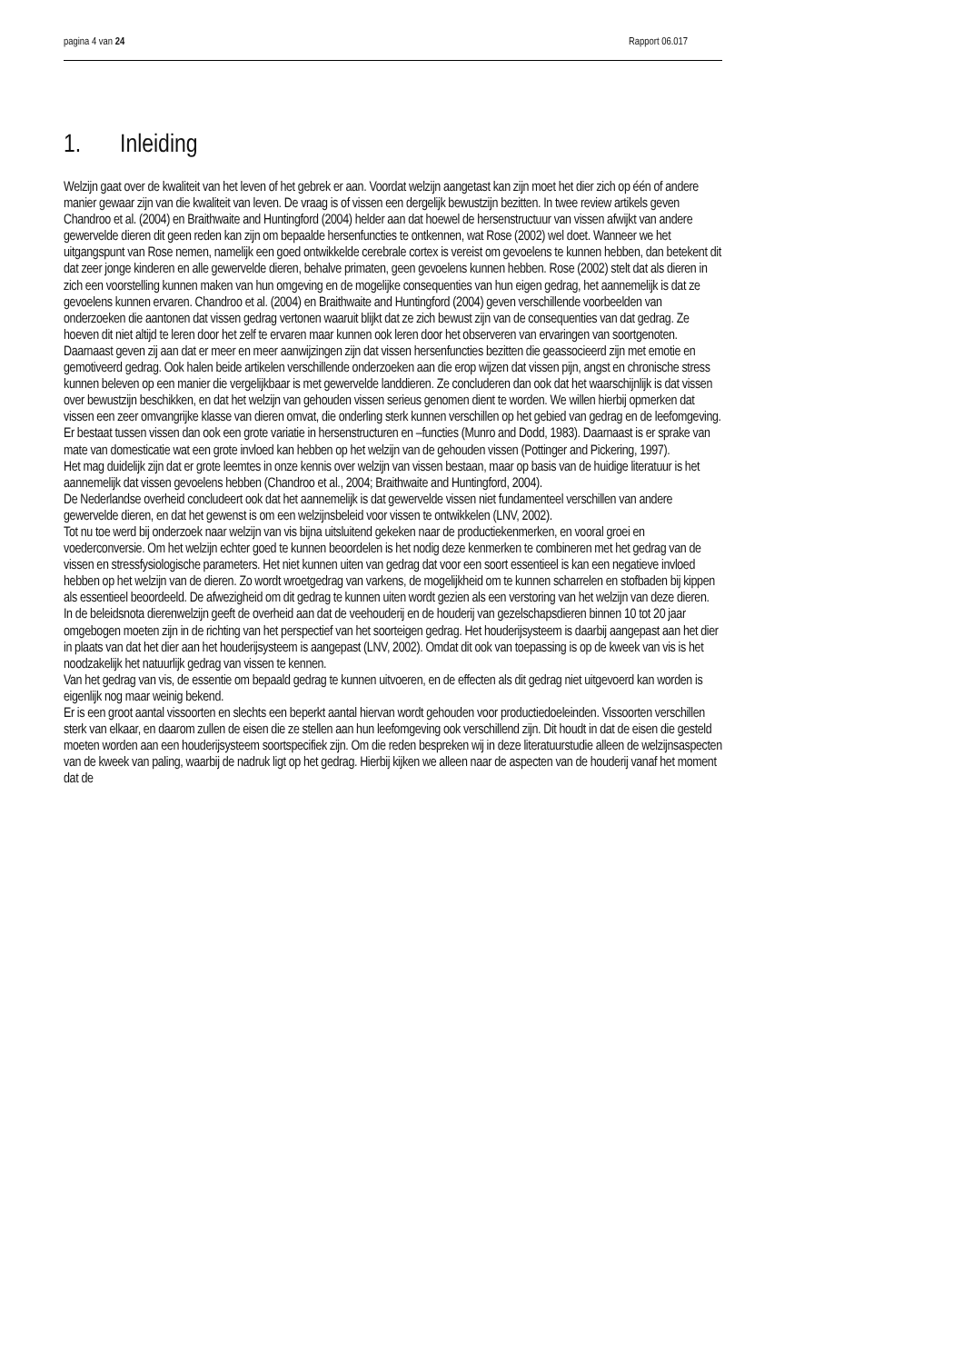pagina 4 van 24 Rapport 06.017
1. Inleiding
Welzijn gaat over de kwaliteit van het leven of het gebrek er aan. Voordat welzijn aangetast kan zijn moet het dier zich op één of andere manier gewaar zijn van die kwaliteit van leven. De vraag is of vissen een dergelijk bewustzijn bezitten. In twee review artikels geven Chandroo et al. (2004) en Braithwaite and Huntingford (2004) helder aan dat hoewel de hersenstructuur van vissen afwijkt van andere gewervelde dieren dit geen reden kan zijn om bepaalde hersenfuncties te ontkennen, wat Rose (2002) wel doet. Wanneer we het uitgangspunt van Rose nemen, namelijk een goed ontwikkelde cerebrale cortex is vereist om gevoelens te kunnen hebben, dan betekent dit dat zeer jonge kinderen en alle gewervelde dieren, behalve primaten, geen gevoelens kunnen hebben. Rose (2002) stelt dat als dieren in zich een voorstelling kunnen maken van hun omgeving en de mogelijke consequenties van hun eigen gedrag, het aannemelijk is dat ze gevoelens kunnen ervaren. Chandroo et al. (2004) en Braithwaite and Huntingford (2004) geven verschillende voorbeelden van onderzoeken die aantonen dat vissen gedrag vertonen waaruit blijkt dat ze zich bewust zijn van de consequenties van dat gedrag. Ze hoeven dit niet altijd te leren door het zelf te ervaren maar kunnen ook leren door het observeren van ervaringen van soortgenoten. Daarnaast geven zij aan dat er meer en meer aanwijzingen zijn dat vissen hersenfuncties bezitten die geassocieerd zijn met emotie en gemotiveerd gedrag. Ook halen beide artikelen verschillende onderzoeken aan die erop wijzen dat vissen pijn, angst en chronische stress kunnen beleven op een manier die vergelijkbaar is met gewervelde landdieren. Ze concluderen dan ook dat het waarschijnlijk is dat vissen over bewustzijn beschikken, en dat het welzijn van gehouden vissen serieus genomen dient te worden. We willen hierbij opmerken dat vissen een zeer omvangrijke klasse van dieren omvat, die onderling sterk kunnen verschillen op het gebied van gedrag en de leefomgeving. Er bestaat tussen vissen dan ook een grote variatie in hersenstructuren en –functies (Munro and Dodd, 1983). Daarnaast is er sprake van mate van domesticatie wat een grote invloed kan hebben op het welzijn van de gehouden vissen (Pottinger and Pickering, 1997).
Het mag duidelijk zijn dat er grote leemtes in onze kennis over welzijn van vissen bestaan, maar op basis van de huidige literatuur is het aannemelijk dat vissen gevoelens hebben (Chandroo et al., 2004; Braithwaite and Huntingford, 2004).
De Nederlandse overheid concludeert ook dat het aannemelijk is dat gewervelde vissen niet fundamenteel verschillen van andere gewervelde dieren, en dat het gewenst is om een welzijnsbeleid voor vissen te ontwikkelen (LNV, 2002).
Tot nu toe werd bij onderzoek naar welzijn van vis bijna uitsluitend gekeken naar de productiekenmerken, en vooral groei en voederconversie. Om het welzijn echter goed te kunnen beoordelen is het nodig deze kenmerken te combineren met het gedrag van de vissen en stressfysiologische parameters. Het niet kunnen uiten van gedrag dat voor een soort essentieel is kan een negatieve invloed hebben op het welzijn van de dieren. Zo wordt wroetgedrag van varkens, de mogelijkheid om te kunnen scharrelen en stofbaden bij kippen als essentieel beoordeeld. De afwezigheid om dit gedrag te kunnen uiten wordt gezien als een verstoring van het welzijn van deze dieren.
In de beleidsnota dierenwelzijn geeft de overheid aan dat de veehouderij en de houderij van gezelschapsdieren binnen 10 tot 20 jaar omgebogen moeten zijn in de richting van het perspectief van het soorteigen gedrag. Het houderijsysteem is daarbij aangepast aan het dier in plaats van dat het dier aan het houderijsysteem is aangepast (LNV, 2002). Omdat dit ook van toepassing is op de kweek van vis is het noodzakelijk het natuurlijk gedrag van vissen te kennen.
Van het gedrag van vis, de essentie om bepaald gedrag te kunnen uitvoeren, en de effecten als dit gedrag niet uitgevoerd kan worden is eigenlijk nog maar weinig bekend.
Er is een groot aantal vissoorten en slechts een beperkt aantal hiervan wordt gehouden voor productiedoeleinden. Vissoorten verschillen sterk van elkaar, en daarom zullen de eisen die ze stellen aan hun leefomgeving ook verschillend zijn. Dit houdt in dat de eisen die gesteld moeten worden aan een houderijsysteem soortspecifiek zijn. Om die reden bespreken wij in deze literatuurstudie alleen de welzijnsaspecten van de kweek van paling, waarbij de nadruk ligt op het gedrag. Hierbij kijken we alleen naar de aspecten van de houderij vanaf het moment dat de